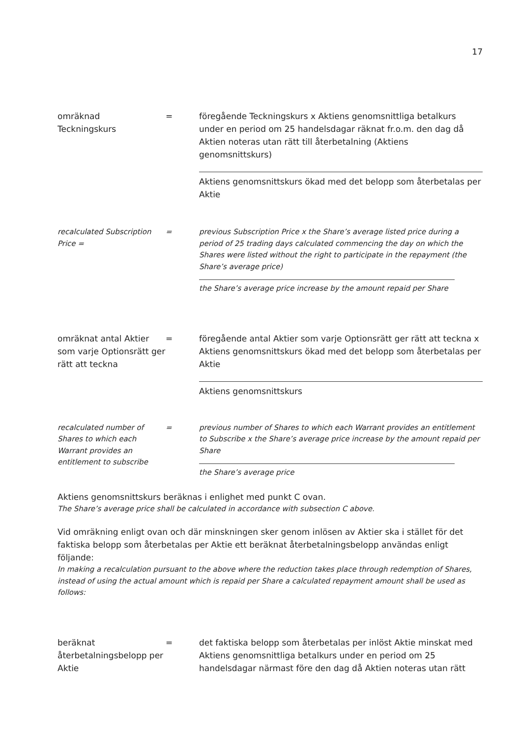17
omräknad
Teckningskurs
= föregående Teckningskurs x Aktiens genomsnittliga betalkurs under en period om 25 handelsdagar räknat fr.o.m. den dag då Aktien noteras utan rätt till återbetalning (Aktiens genomsnittskurs)
Aktiens genomsnittskurs ökad med det belopp som återbetalas per Aktie
recalculated Subscription Price =
= previous Subscription Price x the Share’s average listed price during a period of 25 trading days calculated commencing the day on which the Shares were listed without the right to participate in the repayment (the Share’s average price)
the Share’s average price increase by the amount repaid per Share
omräknat antal Aktier som varje Optionsrätt ger rätt att teckna
= föregående antal Aktier som varje Optionsrätt ger rätt att teckna x Aktiens genomsnittskurs ökad med det belopp som återbetalas per Aktie
Aktiens genomsnittskurs
recalculated number of Shares to which each Warrant provides an entitlement to subscribe
= previous number of Shares to which each Warrant provides an entitlement to Subscribe x the Share’s average price increase by the amount repaid per Share
the Share’s average price
Aktiens genomsnittskurs beräknas i enlighet med punkt C ovan.
The Share’s average price shall be calculated in accordance with subsection C above.
Vid omräkning enligt ovan och där minskningen sker genom inlösen av Aktier ska i stället för det faktiska belopp som återbetalas per Aktie ett beräknat återbetalningsbelopp användas enligt följande:
In making a recalculation pursuant to the above where the reduction takes place through redemption of Shares, instead of using the actual amount which is repaid per Share a calculated repayment amount shall be used as follows:
beräknat återbetalningsbelopp per Aktie
= det faktiska belopp som återbetalas per inlöst Aktie minskat med Aktiens genomsnittliga betalkurs under en period om 25 handelsdagar närmast före den dag då Aktien noteras utan rätt